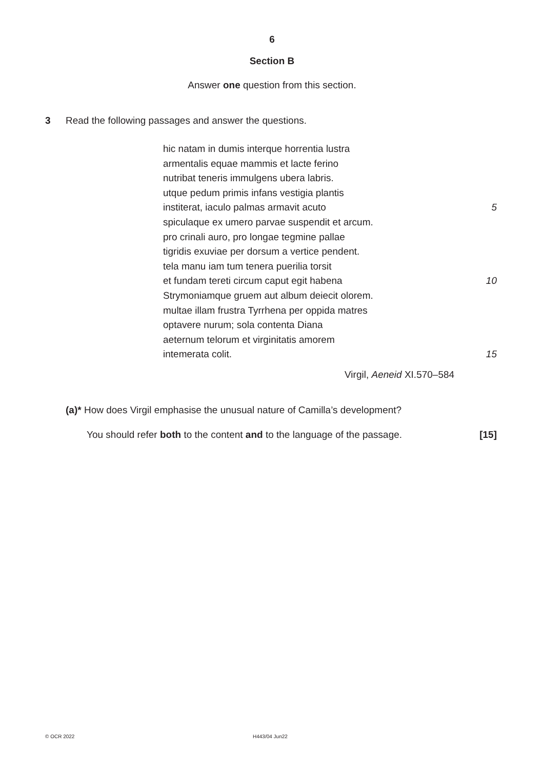6
Section B
Answer one question from this section.
3 Read the following passages and answer the questions.
hic natam in dumis interque horrentia lustra
armentalis equae mammis et lacte ferino
nutribat teneris immulgens ubera labris.
utque pedum primis infans vestigia plantis
institerat, iaculo palmas armavit acuto 5
spiculaque ex umero parvae suspendit et arcum.
pro crinali auro, pro longae tegmine pallae
tigridis exuviae per dorsum a vertice pendent.
tela manu iam tum tenera puerilia torsit
et fundam tereti circum caput egit habena 10
Strymoniamque gruem aut album deiecit olorem.
multae illam frustra Tyrrhena per oppida matres
optavere nurum; sola contenta Diana
aeternum telorum et virginitatis amorem
intemerata colit. 15
Virgil, Aeneid XI.570–584
(a)* How does Virgil emphasise the unusual nature of Camilla’s development?
You should refer both to the content and to the language of the passage. [15]
© OCR 2022 H443/04 Jun22